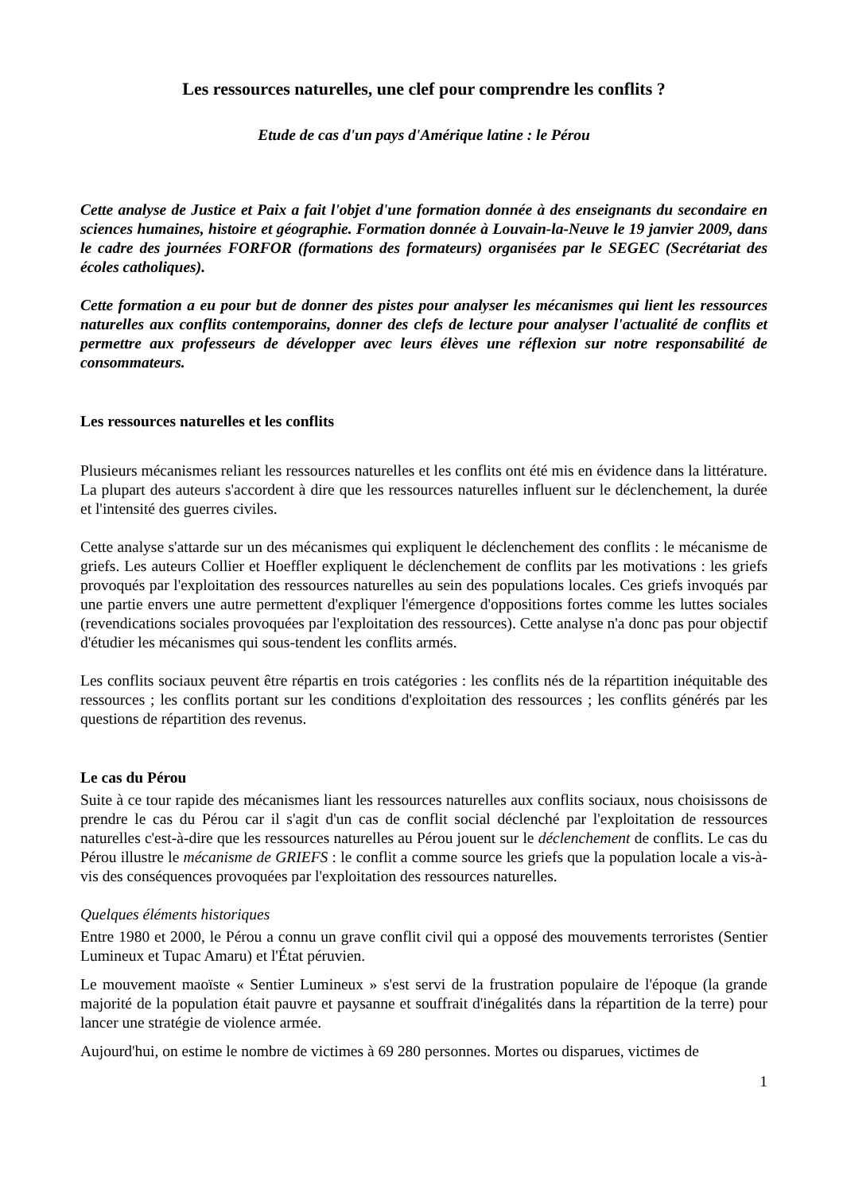Les ressources naturelles, une clef pour comprendre les conflits ?
Etude de cas d'un pays d'Amérique latine : le Pérou
Cette analyse de Justice et Paix a fait l'objet d'une formation donnée à des enseignants du secondaire en sciences humaines, histoire et géographie. Formation donnée à Louvain-la-Neuve le 19 janvier 2009, dans le cadre des journées FORFOR (formations des formateurs) organisées par le SEGEC (Secrétariat des écoles catholiques).
Cette formation a eu pour but de donner des pistes pour analyser les mécanismes qui lient les ressources naturelles aux conflits contemporains, donner des clefs de lecture pour analyser l'actualité de conflits et permettre aux professeurs de développer avec leurs élèves une réflexion sur notre responsabilité de consommateurs.
Les ressources naturelles et les conflits
Plusieurs mécanismes reliant les ressources naturelles et les conflits ont été mis en évidence dans la littérature. La plupart des auteurs s'accordent à dire que les ressources naturelles influent sur le déclenchement, la durée et l'intensité des guerres civiles.
Cette analyse s'attarde sur un des mécanismes qui expliquent le déclenchement des conflits : le mécanisme de griefs. Les auteurs Collier et Hoeffler expliquent le déclenchement de conflits par les motivations : les griefs provoqués par l'exploitation des ressources naturelles au sein des populations locales. Ces griefs invoqués par une partie envers une autre permettent d'expliquer l'émergence d'oppositions fortes comme les luttes sociales (revendications sociales provoquées par l'exploitation des ressources). Cette analyse n'a donc pas pour objectif d'étudier les mécanismes qui sous-tendent les conflits armés.
Les conflits sociaux peuvent être répartis en trois catégories : les conflits nés de la répartition inéquitable des ressources ; les conflits portant sur les conditions d'exploitation des ressources ; les conflits générés par les questions de répartition des revenus.
Le cas du Pérou
Suite à ce tour rapide des mécanismes liant les ressources naturelles aux conflits sociaux, nous choisissons de prendre le cas du Pérou car il s'agit d'un cas de conflit social déclenché par l'exploitation de ressources naturelles c'est-à-dire que les ressources naturelles au Pérou jouent sur le déclenchement de conflits. Le cas du Pérou illustre le mécanisme de GRIEFS : le conflit a comme source les griefs que la population locale a vis-à-vis des conséquences provoquées par l'exploitation des ressources naturelles.
Quelques éléments historiques
Entre 1980 et 2000, le Pérou a connu un grave conflit civil qui a opposé des mouvements terroristes (Sentier Lumineux et Tupac Amaru) et l'État péruvien.
Le mouvement maoïste « Sentier Lumineux » s'est servi de la frustration populaire de l'époque (la grande majorité de la population était pauvre et paysanne et souffrait d'inégalités dans la répartition de la terre) pour lancer une stratégie de violence armée.
Aujourd'hui, on estime le nombre de victimes à 69 280 personnes. Mortes ou disparues, victimes de
1